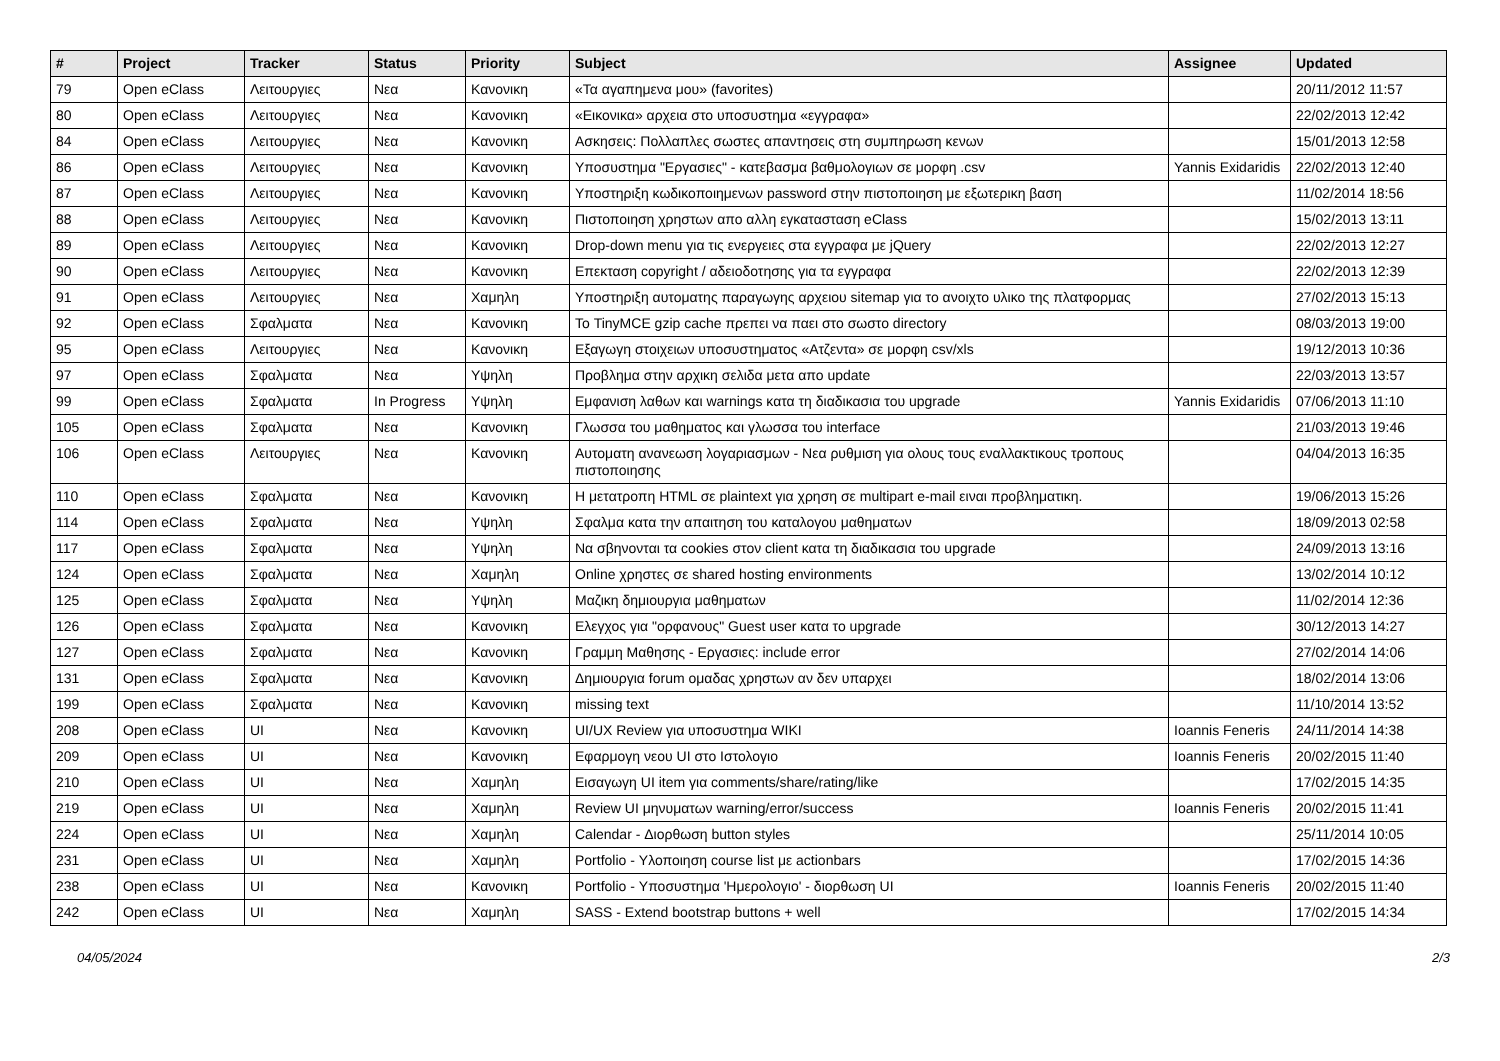| # | Project | Tracker | Status | Priority | Subject | Assignee | Updated |
| --- | --- | --- | --- | --- | --- | --- | --- |
| 79 | Open eClass | Λειτουργιες | Νεα | Κανονικη | «Τα αγαπημενα μου» (favorites) | | 20/11/2012 11:57 |
| 80 | Open eClass | Λειτουργιες | Νεα | Κανονικη | «Εικονικα» αρχεια στο υποσυστημα «εγγραφα» | | 22/02/2013 12:42 |
| 84 | Open eClass | Λειτουργιες | Νεα | Κανονικη | Ασκησεις: Πολλαπλες σωστες απαντησεις στη συμπηρωση κενων | | 15/01/2013 12:58 |
| 86 | Open eClass | Λειτουργιες | Νεα | Κανονικη | Υποσυστημα "Εργασιες" - κατεβασμα βαθμολογιων σε μορφη .csv | Yannis Exidaridis | 22/02/2013 12:40 |
| 87 | Open eClass | Λειτουργιες | Νεα | Κανονικη | Υποστηριξη κωδικοποιημενων password στην πιστοποιηση με εξωτερικη βαση | | 11/02/2014 18:56 |
| 88 | Open eClass | Λειτουργιες | Νεα | Κανονικη | Πιστοποιηση χρηστων απο αλλη εγκατασταση eClass | | 15/02/2013 13:11 |
| 89 | Open eClass | Λειτουργιες | Νεα | Κανονικη | Drop-down menu για τις ενεργειες στα εγγραφα με jQuery | | 22/02/2013 12:27 |
| 90 | Open eClass | Λειτουργιες | Νεα | Κανονικη | Επεκταση copyright / αδειοδοτησης για τα εγγραφα | | 22/02/2013 12:39 |
| 91 | Open eClass | Λειτουργιες | Νεα | Χαμηλη | Υποστηριξη αυτοματης παραγωγης αρχειου sitemap για το ανοιχτο υλικο της πλατφορμας | | 27/02/2013 15:13 |
| 92 | Open eClass | Σφαλματα | Νεα | Κανονικη | Το TinyMCE gzip cache πρεπει να παει στο σωστο directory | | 08/03/2013 19:00 |
| 95 | Open eClass | Λειτουργιες | Νεα | Κανονικη | Εξαγωγη στοιχειων υποσυστηματος «Ατζεντα» σε μορφη csv/xls | | 19/12/2013 10:36 |
| 97 | Open eClass | Σφαλματα | Νεα | Υψηλη | Προβλημα στην αρχικη σελιδα μετα απο update | | 22/03/2013 13:57 |
| 99 | Open eClass | Σφαλματα | In Progress | Υψηλη | Εμφανιση λαθων και warnings κατα τη διαδικασια του upgrade | Yannis Exidaridis | 07/06/2013 11:10 |
| 105 | Open eClass | Σφαλματα | Νεα | Κανονικη | Γλωσσα του μαθηματος και γλωσσα του interface | | 21/03/2013 19:46 |
| 106 | Open eClass | Λειτουργιες | Νεα | Κανονικη | Αυτοματη ανανεωση λογαριασμων - Νεα ρυθμιση για ολους τους εναλλακτικους τροπους πιστοποιησης | | 04/04/2013 16:35 |
| 110 | Open eClass | Σφαλματα | Νεα | Κανονικη | Η μετατροπη HTML σε plaintext για χρηση σε multipart e-mail ειναι προβληματικη. | | 19/06/2013 15:26 |
| 114 | Open eClass | Σφαλματα | Νεα | Υψηλη | Σφαλμα κατα την απαιτηση του καταλογου μαθηματων | | 18/09/2013 02:58 |
| 117 | Open eClass | Σφαλματα | Νεα | Υψηλη | Να σβηνονται τα cookies στον client κατα τη διαδικασια του upgrade | | 24/09/2013 13:16 |
| 124 | Open eClass | Σφαλματα | Νεα | Χαμηλη | Online χρηστες σε shared hosting environments | | 13/02/2014 10:12 |
| 125 | Open eClass | Σφαλματα | Νεα | Υψηλη | Μαζικη δημιουργια μαθηματων | | 11/02/2014 12:36 |
| 126 | Open eClass | Σφαλματα | Νεα | Κανονικη | Ελεγχος για "ορφανους" Guest user κατα το upgrade | | 30/12/2013 14:27 |
| 127 | Open eClass | Σφαλματα | Νεα | Κανονικη | Γραμμη Μαθησης - Εργασιες: include error | | 27/02/2014 14:06 |
| 131 | Open eClass | Σφαλματα | Νεα | Κανονικη | Δημιουργια forum ομαδας χρηστων αν δεν υπαρχει | | 18/02/2014 13:06 |
| 199 | Open eClass | Σφαλματα | Νεα | Κανονικη | missing text | | 11/10/2014 13:52 |
| 208 | Open eClass | UI | Νεα | Κανονικη | UI/UX Review για υποσυστημα WIKI | Ioannis Feneris | 24/11/2014 14:38 |
| 209 | Open eClass | UI | Νεα | Κανονικη | Εφαρμογη νεου UI στο Ιστολογιο | Ioannis Feneris | 20/02/2015 11:40 |
| 210 | Open eClass | UI | Νεα | Χαμηλη | Εισαγωγη UI item για comments/share/rating/like | | 17/02/2015 14:35 |
| 219 | Open eClass | UI | Νεα | Χαμηλη | Review UI μηνυματων warning/error/success | Ioannis Feneris | 20/02/2015 11:41 |
| 224 | Open eClass | UI | Νεα | Χαμηλη | Calendar - Διορθωση button styles | | 25/11/2014 10:05 |
| 231 | Open eClass | UI | Νεα | Χαμηλη | Portfolio - Υλοποιηση course list με actionbars | | 17/02/2015 14:36 |
| 238 | Open eClass | UI | Νεα | Κανονικη | Portfolio - Υποσυστημα 'Ημερολογιο' - διορθωση UI | Ioannis Feneris | 20/02/2015 11:40 |
| 242 | Open eClass | UI | Νεα | Χαμηλη | SASS - Extend bootstrap buttons + well | | 17/02/2015 14:34 |
04/05/2024 2/3